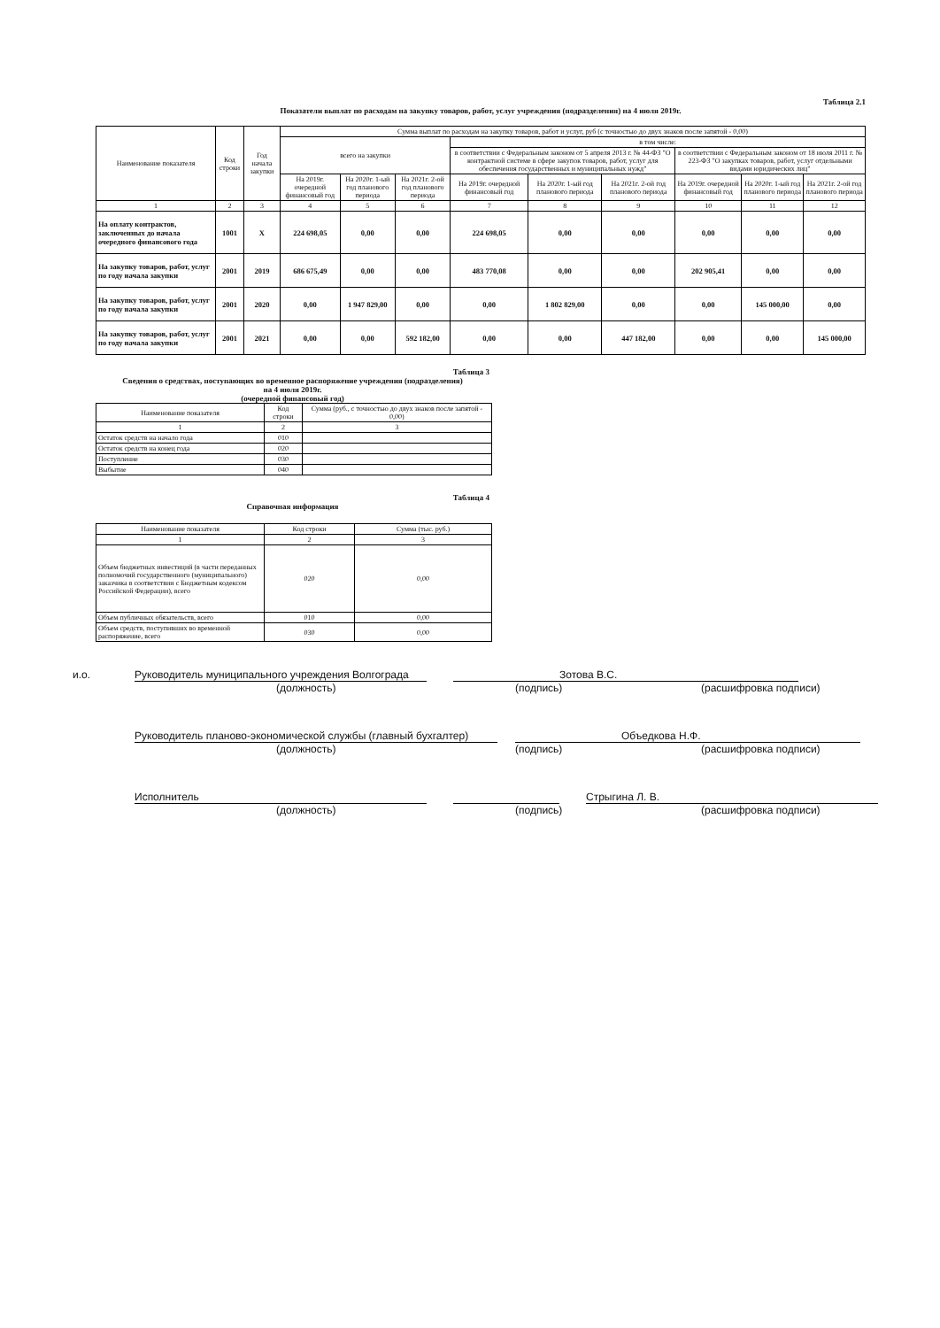Таблица 2.1
Показатели выплат по расходам на закупку товаров, работ, услуг учреждения (подразделения) на 4 июля 2019г.
| Наименование показателя | Код строки | Год начала закупки | Сумма выплат по расходам на закупку товаров, работ и услуг, руб (с точностью до двух знаков после запятой - 0,00) | | | | | | | | |
| --- | --- | --- | --- | --- | --- | --- | --- | --- | --- | --- | --- |
| | | | всего на закупки | | | в том числе: | | | | | |
| | | | | | | в соответствии с Федеральным законом от 5 апреля 2013 г. № 44-ФЗ "О контрактной системе в сфере закупок товаров, работ, услуг для обеспечения государственных и муниципальных нужд" | | | в соответствии с Федеральным законом от 18 июля 2011 г. № 223-ФЗ "О закупках товаров, работ, услуг отдельными видами юридических лиц" | | |
| | | | На 2019г. очередной финансовый год | На 2020г. 1-ый год планового периода | На 2021г. 2-ой год планового периода | На 2019г. очередной финансовый год | На 2020г. 1-ый год планового периода | На 2021г. 2-ой год планового периода | На 2019г. очередной финансовый год | На 2020г. 1-ый год планового периода | На 2021г. 2-ой год планового периода |
| 1 | 2 | 3 | 4 | 5 | 6 | 7 | 8 | 9 | 10 | 11 | 12 |
| На оплату контрактов, заключенных до начала очередного финансового года | 1001 | X | 224 698,05 | 0,00 | 0,00 | 224 698,05 | 0,00 | 0,00 | 0,00 | 0,00 | 0,00 |
| На закупку товаров, работ, услуг по году начала закупки | 2001 | 2019 | 686 675,49 | 0,00 | 0,00 | 483 770,08 | 0,00 | 0,00 | 202 905,41 | 0,00 | 0,00 |
| На закупку товаров, работ, услуг по году начала закупки | 2001 | 2020 | 0,00 | 1 947 829,00 | 0,00 | 0,00 | 1 802 829,00 | 0,00 | 0,00 | 145 000,00 | 0,00 |
| На закупку товаров, работ, услуг по году начала закупки | 2001 | 2021 | 0,00 | 0,00 | 592 182,00 | 0,00 | 0,00 | 447 182,00 | 0,00 | 0,00 | 145 000,00 |
Таблица 3
Сведения о средствах, поступающих во временное распоряжение учреждения (подразделения)
на 4 июля 2019г.
(очередной финансовый год)
| Наименование показателя | Код строки | Сумма (руб., с точностью до двух знаков после запятой - 0,00) |
| --- | --- | --- |
| 1 | 2 | 3 |
| Остаток средств на начало года | 010 | |
| Остаток средств на конец года | 020 | |
| Поступление | 030 | |
| Выбытие | 040 | |
Таблица 4
Справочная информация
| Наименование показателя | Код строки | Сумма (тыс. руб.) |
| --- | --- | --- |
| 1 | 2 | 3 |
| Объем бюджетных инвестиций (в части переданных полномочий государственного (муниципального) заказчика в соответствии с Бюджетным кодексом Российской Федерации), всего | 020 | 0,00 |
| Объем публичных обязательств, всего | 010 | 0,00 |
| Объем средств, поступивших во временной распоряжение, всего | 030 | 0,00 |
и.о. Руководитель муниципального учреждения Волгограда
Зотова В.С.
(должность) (подпись) (расшифровка подписи)
Руководитель планово-экономической службы (главный бухгалтер)
Объедкова Н.Ф.
(должность) (подпись) (расшифровка подписи)
Исполнитель Стрыгина Л. В.
(должность) (подпись) (расшифровка подписи)